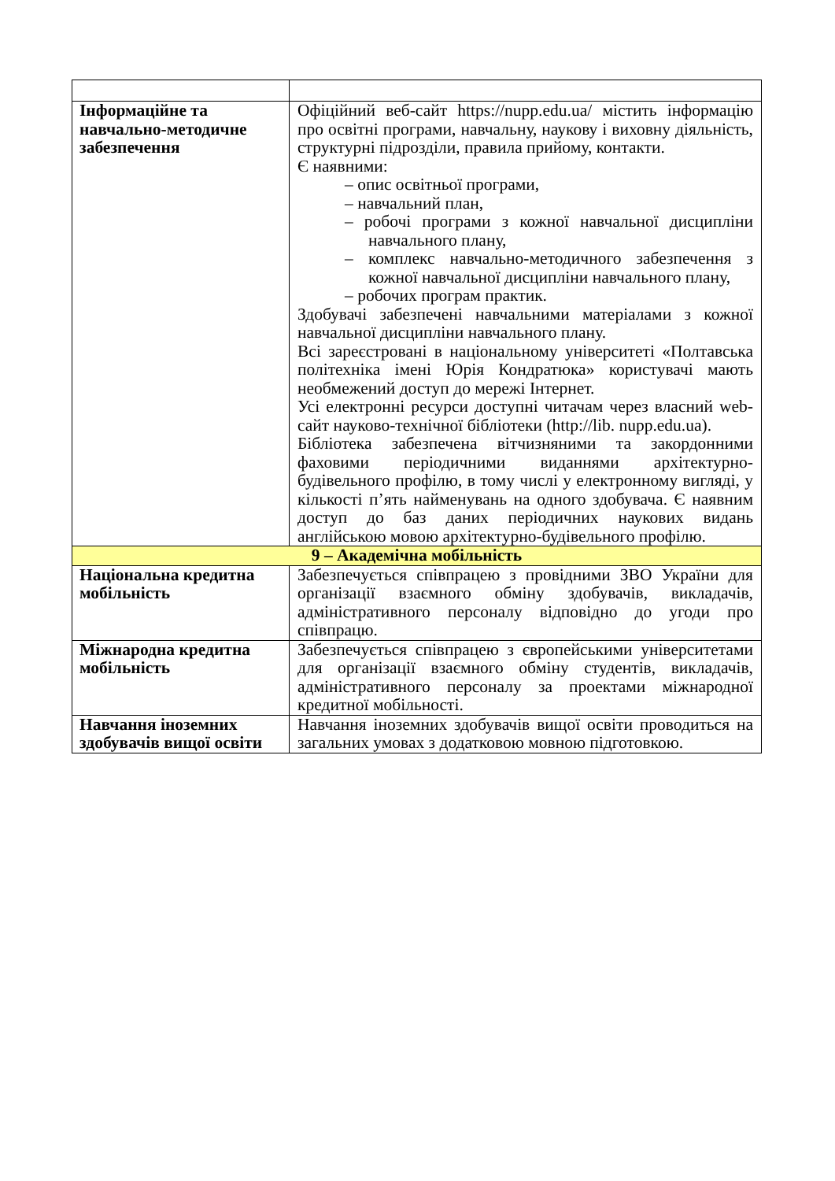| Інформаційне та навчально-методичне забезпечення | Офіційний веб-сайт https://nupp.edu.ua/ містить інформацію про освітні програми, навчальну, наукову і виховну діяльність, структурні підрозділи, правила прийому, контакти. Є наявними: – опис освітньої програми, – навчальний план, – робочі програми з кожної навчальної дисципліни навчального плану, – комплекс навчально-методичного забезпечення з кожної навчальної дисципліни навчального плану, – робочих програм практик. Здобувачі забезпечені навчальними матеріалами з кожної навчальної дисципліни навчального плану. Всі зареєстровані в національному університеті «Полтавська політехніка імені Юрія Кондратюка» користувачі мають необмежений доступ до мережі Інтернет. Усі електронні ресурси доступні читачам через власний web-сайт науково-технічної бібліотеки ( http://lib. nupp.edu.ua ). Бібліотека забезпечена вітчизняними та закордонними фаховими періодичними виданнями архітектурно-будівельного профілю, в тому числі у електронному вигляді, у кількості п’ять найменувань на одного здобувача. Є наявним доступ до баз даних періодичних наукових видань англійською мовою архітектурно-будівельного профілю. |
| 9 – Академічна мобільність | |
| Національна кредитна мобільність | Забезпечується співпрацею з провідними ЗВО України для організації взаємного обміну здобувачів, викладачів, адміністративного персоналу відповідно до угоди про співпрацю. |
| Міжнародна кредитна мобільність | Забезпечується співпрацею з європейськими університетами для організації взаємного обміну студентів, викладачів, адміністративного персоналу за проектами міжнародної кредитної мобільності. |
| Навчання іноземних здобувачів вищої освіти | Навчання іноземних здобувачів вищої освіти проводиться на загальних умовах з додатковою мовною підготовкою. |